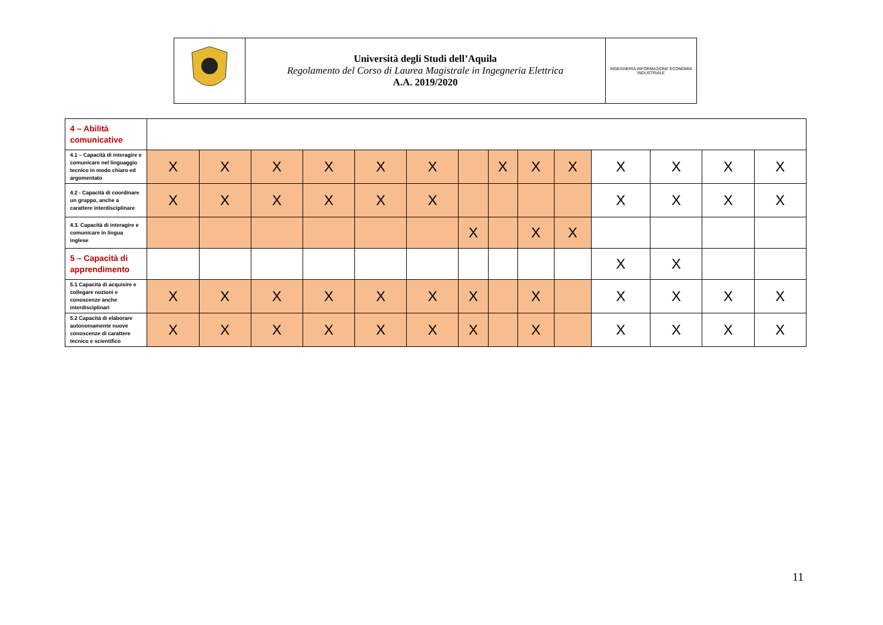| | Università degli Studi dell’Aquila Regolamento del Corso di Laurea Magistrale in Ingegneria Elettrica A.A. 2019/2020 | INGEGNERIA INFORMAZIONE ECONOMIA INDUSTRIALE |
| 4 – Abilità comunicative | | | | | | | | | | | | | | |
| 4.1 – Capacità di interagire e comunicare nel linguaggio tecnico in modo chiaro ed argomentato | X | X | X | X | X | X | | X | X | X | X | X | X | X |
| 4.2 - Capacità di coordinare un gruppo, anche a carattere interdisciplinare | X | X | X | X | X | X | | | | | X | X | X | X |
| 4.3. Capacità di interagire e comunicare in lingua inglese | | | | | | | X | | X | X | | | | |
| 5 – Capacità di apprendimento | | | | | | | | | | | X | X | | |
| 5.1 Capacità di acquisire e collegare nozioni e conoscenze anche interdisciplinari | X | X | X | X | X | X | X | | X | | X | X | X | X |
| 5.2 Capacità di elaborare autonomamente nuove conoscenze di carattere tecnico e scientifico | X | X | X | X | X | X | X | | X | | X | X | X | X |
11